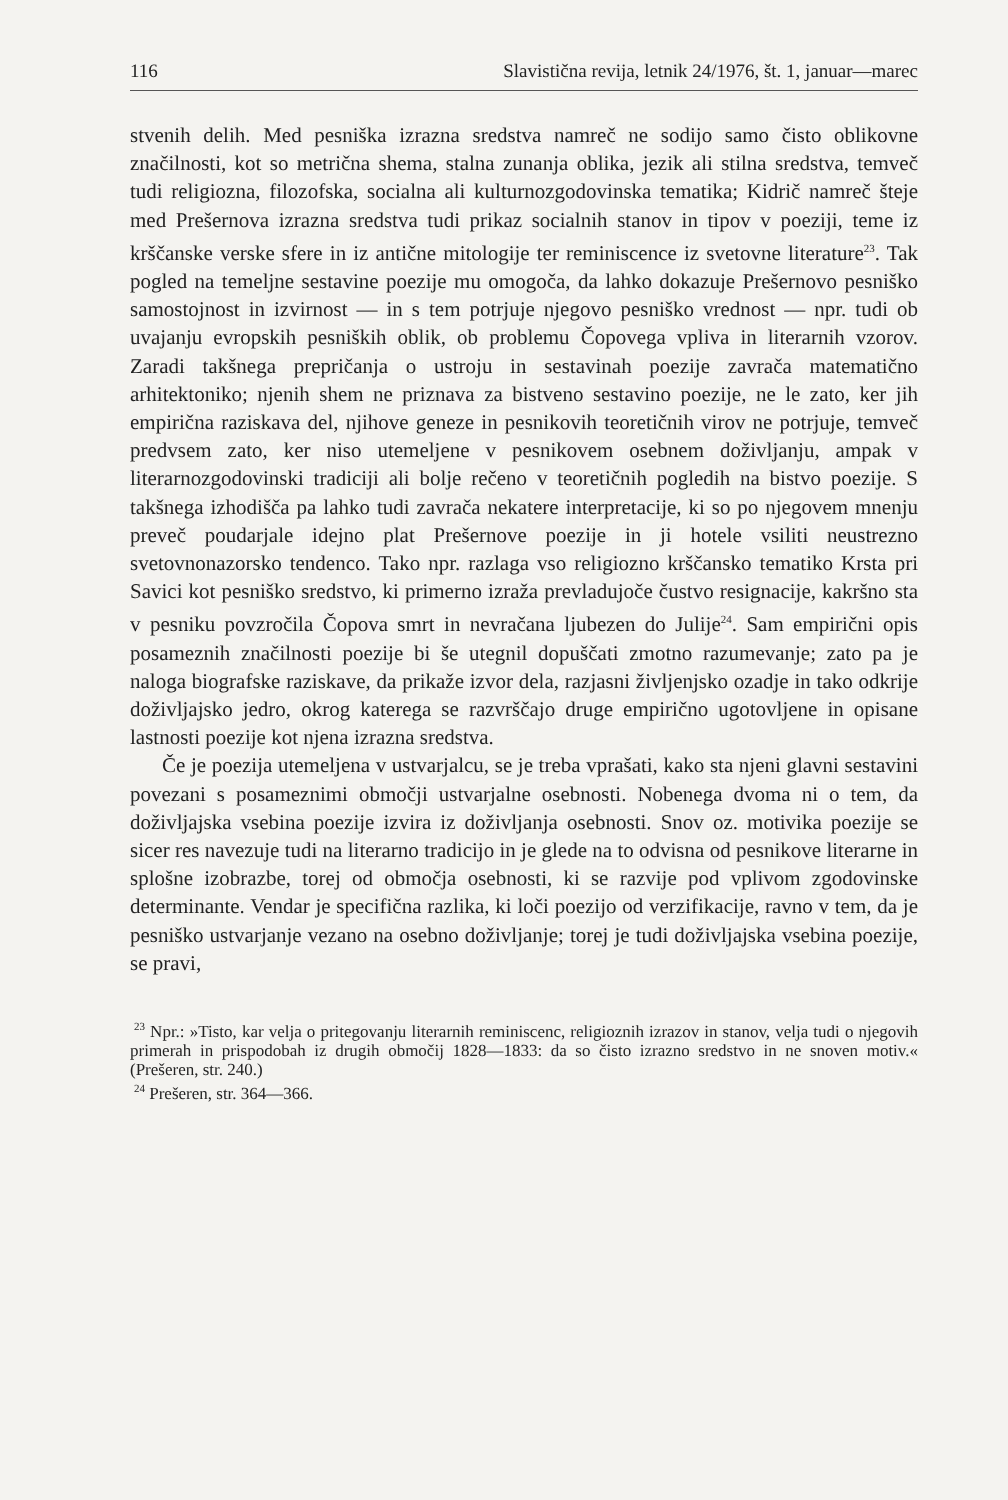116 Slavistična revija, letnik 24/1976, št. 1, januar—marec
stvenih delih. Med pesniška izrazna sredstva namreč ne sodijo samo čisto oblikovne značilnosti, kot so metrična shema, stalna zunanja oblika, jezik ali stilna sredstva, temveč tudi religiozna, filozofska, socialna ali kulturnozgodovinska tematika; Kidrič namreč šteje med Prešernova izrazna sredstva tudi prikaz socialnih stanov in tipov v poeziji, teme iz krščanske verske sfere in iz antične mitologije ter reminiscence iz svetovne literature<sup>23</sup>. Tak pogled na temeljne sestavine poezije mu omogoča, da lahko dokazuje Prešernovo pesniško samostojnost in izvirnost — in s tem potrjuje njegovo pesniško vrednost — npr. tudi ob uvajanju evropskih pesniških oblik, ob problemu Čopovega vpliva in literarnih vzorov. Zaradi takšnega prepričanja o ustroju in sestavinah poezije zavrača matematično arhitektoniko; njenih shem ne priznava za bistveno sestavino poezije, ne le zato, ker jih empirična raziskava del, njihove geneze in pesnikovih teoretičnih virov ne potrjuje, temveč predvsem zato, ker niso utemeljene v pesnikovem osebnem doživljanju, ampak v literarnozgodovinski tradiciji ali bolje rečeno v teoretičnih pogledih na bistvo poezije. S takšnega izhodišča pa lahko tudi zavrača nekatere interpretacije, ki so po njegovem mnenju preveč poudarjale idejno plat Prešernove poezije in ji hotele vsiliti neustrezno svetovnonazorsko tendenco. Tako npr. razlaga vso religiozno krščansko tematiko Krsta pri Savici kot pesniško sredstvo, ki primerno izraža prevladujoče čustvo resignacije, kakršno sta v pesniku povzročila Čopova smrt in nevračana ljubezen do Julije<sup>24</sup>. Sam empirični opis posameznih značilnosti poezije bi še utegnil dopuščati zmotno razumevanje; zato pa je naloga biografske raziskave, da prikaže izvor dela, razjasni življenjsko ozadje in tako odkrije doživljajsko jedro, okrog katerega se razvrščajo druge empirično ugotovljene in opisane lastnosti poezije kot njena izrazna sredstva.
Če je poezija utemeljena v ustvarjalcu, se je treba vprašati, kako sta njeni glavni sestavini povezani s posameznimi območji ustvarjalne osebnosti. Nobenega dvoma ni o tem, da doživljajska vsebina poezije izvira iz doživljanja osebnosti. Snov oz. motivika poezije se sicer res navezuje tudi na literarno tradicijo in je glede na to odvisna od pesnikove literarne in splošne izobrazbe, torej od območja osebnosti, ki se razvije pod vplivom zgodovinske determinante. Vendar je specifična razlika, ki loči poezijo od verzifikacije, ravno v tem, da je pesniško ustvarjanje vezano na osebno doživljanje; torej je tudi doživljajska vsebina poezije, se pravi,
<sup>23</sup> Npr.: »Tisto, kar velja o pritegovanju literarnih reminiscenc, religioznih izrazov in stanov, velja tudi o njegovih primerah in prispodobah iz drugih območij 1828—1833: da so čisto izrazno sredstvo in ne snoven motiv.« (Prešeren, str. 240.)
<sup>24</sup> Prešeren, str. 364—366.